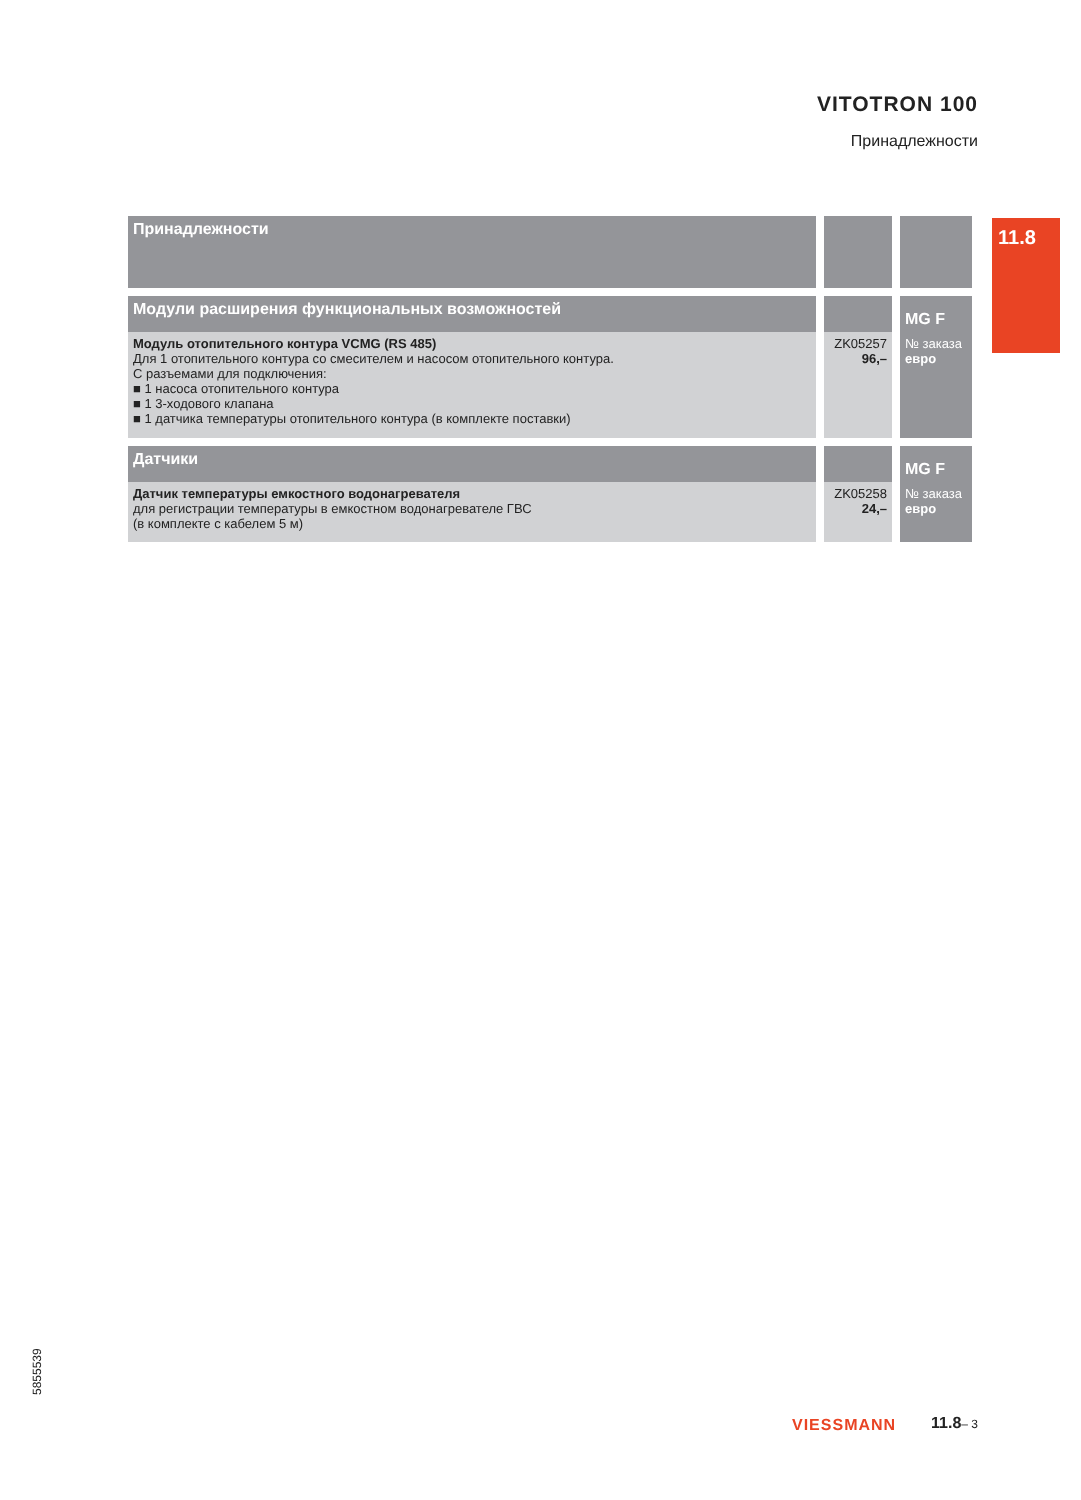VITOTRON 100
Принадлежности
11.8
| Принадлежности | | |
| Модули расширения функциональных возможностей | | MG F |
| Модуль отопительного контура VCMG (RS 485) Для 1 отопительного контура со смесителем и насосом отопительного контура. С разъемами для подключения: ■ 1 насоса отопительного контура ■ 1 3-ходового клапана ■ 1 датчика температуры отопительного контура (в комплекте поставки) | ZK05257 96,– | № заказа евро |
| Датчики | | MG F |
| Датчик температуры емкостного водонагревателя для регистрации температуры в емкостном водонагревателе ГВС (в комплекте с кабелем 5 м) | ZK05258 24,– | № заказа евро |
5855539
VIESSMANN 11.8– 3